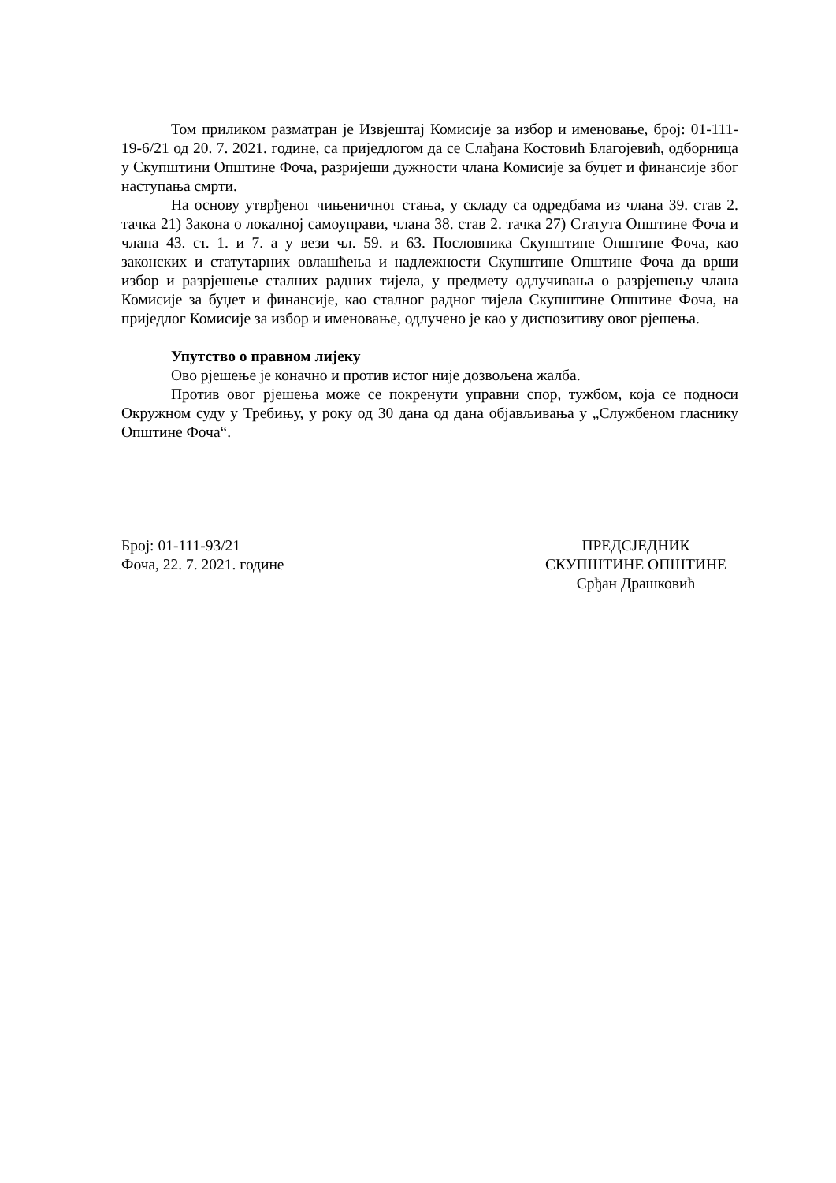Том приликом разматран је Извјештај Комисије за избор и именовање, број: 01-111-19-6/21 од 20. 7. 2021. године, са приједлогом да се Слађана Костовић Благојевић, одборница у Скупштини Општине Фоча, разријеши дужности члана Комисије за буџет и финансије због наступања смрти.
На основу утврђеног чињеничног стања, у складу са одредбама из члана 39. став 2. тачка 21) Закона о локалној самоуправи, члана 38. став 2. тачка 27) Статута Општине Фоча и члана 43. ст. 1. и 7. а у вези чл. 59. и 63. Пословника Скупштине Општине Фоча, као законских и статутарних овлашћења и надлежности Скупштине Општине Фоча да врши избор и разрјешење сталних радних тијела, у предмету одлучивања о разрјешењу члана Комисије за буџет и финансије, као сталног радног тијела Скупштине Општине Фоча, на приједлог Комисије за избор и именовање, одлучено је као у диспозитиву овог рјешења.
Упутство о правном лијеку
Ово рјешење је коначно и против истог није дозвољена жалба.
Против овог рјешења може се покренути управни спор, тужбом, која се подноси Окружном суду у Требињу, у року од 30 дана од дана објављивања у „Службеном гласнику Општине Фоча“.
Број: 01-111-93/21
Фоча, 22. 7. 2021. године
ПРЕДСЈЕДНИК
СКУПШТИНЕ ОПШТИНЕ
Срђан Драшковић